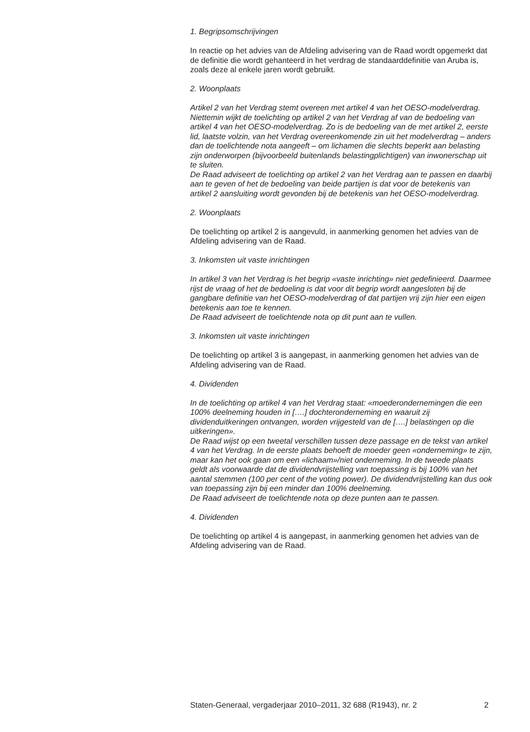1. Begripsomschrijvingen
In reactie op het advies van de Afdeling advisering van de Raad wordt opgemerkt dat de definitie die wordt gehanteerd in het verdrag de standaarddefinitie van Aruba is, zoals deze al enkele jaren wordt gebruikt.
2. Woonplaats
Artikel 2 van het Verdrag stemt overeen met artikel 4 van het OESO-modelverdrag. Niettemin wijkt de toelichting op artikel 2 van het Verdrag af van de bedoeling van artikel 4 van het OESO-modelverdrag. Zo is de bedoeling van de met artikel 2, eerste lid, laatste volzin, van het Verdrag overeenkomende zin uit het modelverdrag – anders dan de toelichtende nota aangeeft – om lichamen die slechts beperkt aan belasting zijn onderworpen (bijvoorbeeld buitenlands belastingplichtigen) van inwonerschap uit te sluiten.
De Raad adviseert de toelichting op artikel 2 van het Verdrag aan te passen en daarbij aan te geven of het de bedoeling van beide partijen is dat voor de betekenis van artikel 2 aansluiting wordt gevonden bij de betekenis van het OESO-modelverdrag.
2. Woonplaats
De toelichting op artikel 2 is aangevuld, in aanmerking genomen het advies van de Afdeling advisering van de Raad.
3. Inkomsten uit vaste inrichtingen
In artikel 3 van het Verdrag is het begrip «vaste inrichting» niet gedefinieerd. Daarmee rijst de vraag of het de bedoeling is dat voor dit begrip wordt aangesloten bij de gangbare definitie van het OESO-modelverdrag of dat partijen vrij zijn hier een eigen betekenis aan toe te kennen.
De Raad adviseert de toelichtende nota op dit punt aan te vullen.
3. Inkomsten uit vaste inrichtingen
De toelichting op artikel 3 is aangepast, in aanmerking genomen het advies van de Afdeling advisering van de Raad.
4. Dividenden
In de toelichting op artikel 4 van het Verdrag staat: «moederondernemingen die een 100% deelneming houden in [….] dochteronderneming en waaruit zij dividenduitkeringen ontvangen, worden vrijgesteld van de [….] belastingen op die uitkeringen».
De Raad wijst op een tweetal verschillen tussen deze passage en de tekst van artikel 4 van het Verdrag. In de eerste plaats behoeft de moeder geen «onderneming» te zijn, maar kan het ook gaan om een «lichaam»/niet onderneming. In de tweede plaats geldt als voorwaarde dat de dividendvrijstelling van toepassing is bij 100% van het aantal stemmen (100 per cent of the voting power). De dividendvrijstelling kan dus ook van toepassing zijn bij een minder dan 100% deelneming.
De Raad adviseert de toelichtende nota op deze punten aan te passen.
4. Dividenden
De toelichting op artikel 4 is aangepast, in aanmerking genomen het advies van de Afdeling advisering van de Raad.
Staten-Generaal, vergaderjaar 2010–2011, 32 688 (R1943), nr. 2 2